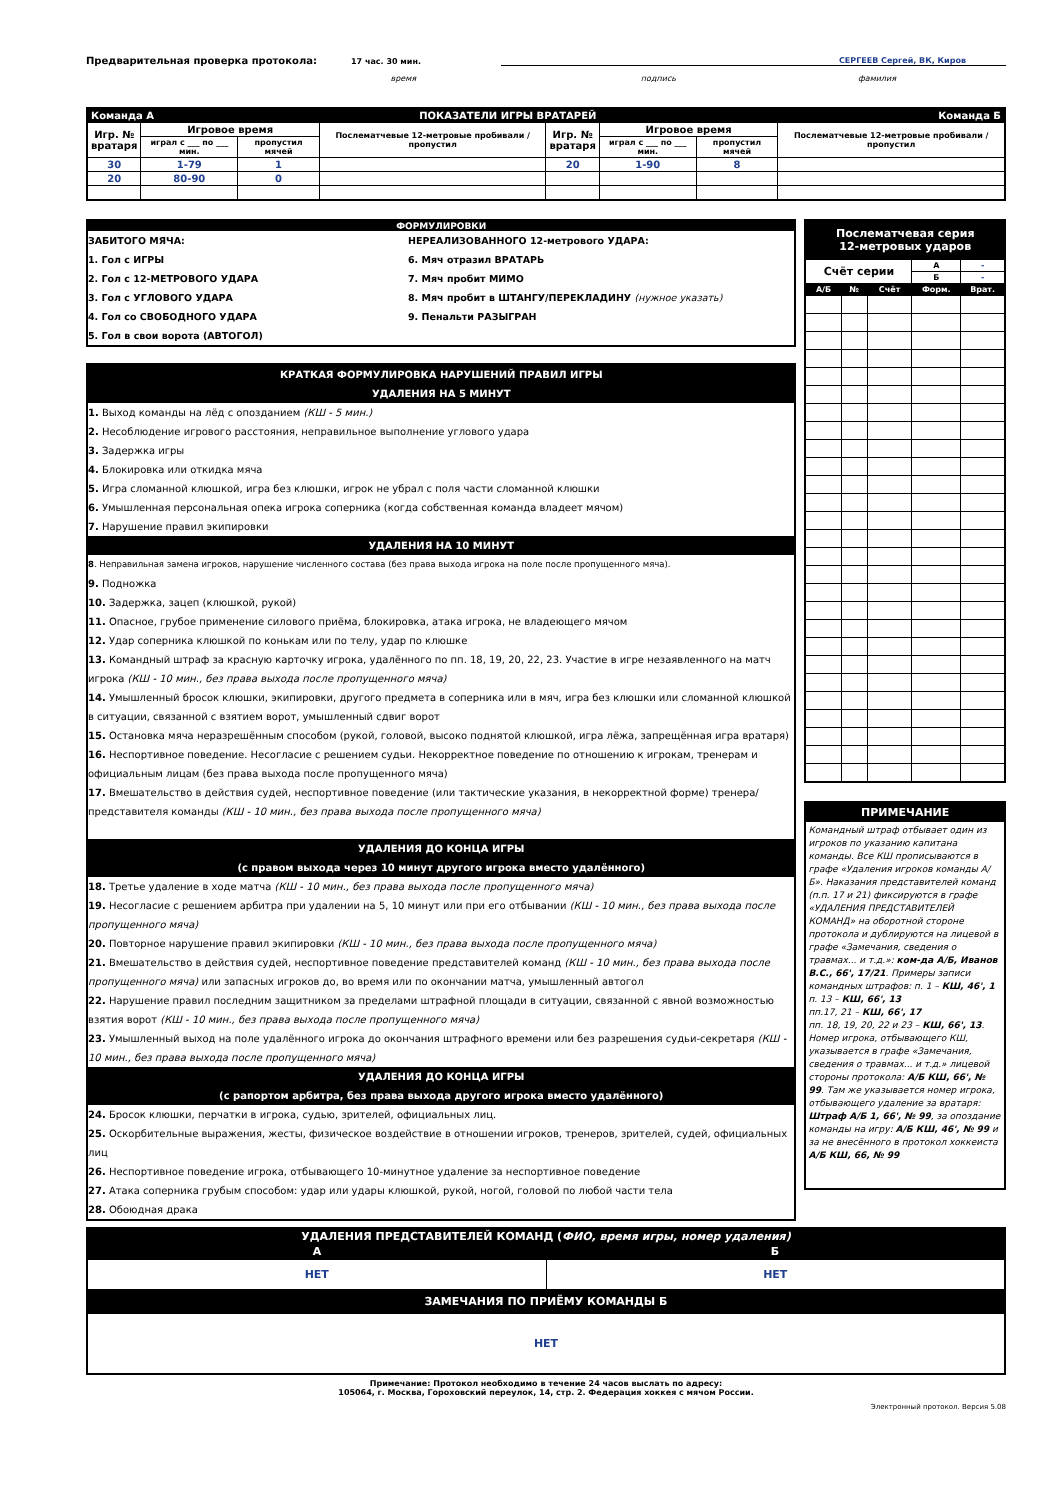Предварительная проверка протокола: 17 час. 30 мин. СЕРГЕЕВ Сергей, ВК, Киров
время подпись фамилия
| Команда А | | ПОКАЗАТЕЛИ ИГРЫ ВРАТАРЕЙ | | | | | | Команда Б |
| Игр. № вратаря | Игровое время | | Послематчевые 12-метровые пробивали / пропустил | Игр. № вратаря | Игровое время | | Послематчевые 12-метровые пробивали / пропустил | |
| | играл с ___ по ___ мин. | пропустил мячей | | | играл с ___ по ___ мин. | пропустил мячей | | |
| 30 | 1-79 | 1 | | 20 | 1-90 | 8 | | |
| 20 | 80-90 | 0 | | | | | | |
ФОРМУЛИРОВКИ
ЗАБИТОГО МЯЧА:
1. Гол с ИГРЫ
2. Гол с 12-МЕТРОВОГО УДАРА
3. Гол с УГЛОВОГО УДАРА
4. Гол со СВОБОДНОГО УДАРА
5. Гол в свои ворота (АВТОГОЛ)
НЕРЕАЛИЗОВАННОГО 12-метрового УДАРА:
6. Мяч отразил ВРАТАРЬ
7. Мяч пробит МИМО
8. Мяч пробит в ШТАНГУ/ПЕРЕКЛАДИНУ (нужное указать)
9. Пенальти РАЗЫГРАН
КРАТКАЯ ФОРМУЛИРОВКА НАРУШЕНИЙ ПРАВИЛ ИГРЫ
УДАЛЕНИЯ НА 5 МИНУТ
1. Выход команды на лёд с опозданием (КШ - 5 мин.)
2. Несоблюдение игрового расстояния, неправильное выполнение углового удара
3. Задержка игры
4. Блокировка или откидка мяча
5. Игра сломанной клюшкой, игра без клюшки, игрок не убрал с поля части сломанной клюшки
6. Умышленная персональная опека игрока соперника (когда собственная команда владеет мячом)
7. Нарушение правил экипировки
УДАЛЕНИЯ НА 10 МИНУТ
8. Неправильная замена игроков, нарушение численного состава (без права выхода игрока на поле после пропущенного мяча).
9. Подножка
10. Задержка, зацеп (клюшкой, рукой)
11. Опасное, грубое применение силового приёма, блокировка, атака игрока, не владеющего мячом
12. Удар соперника клюшкой по конькам или по телу, удар по клюшке
13. Командный штраф за красную карточку игрока, удалённого по пп. 18, 19, 20, 22, 23. Участие в игре незаявленного на матч игрока (КШ - 10 мин., без права выхода после пропущенного мяча)
14. Умышленный бросок клюшки, экипировки, другого предмета в соперника или в мяч, игра без клюшки или сломанной клюшкой в ситуации, связанной с взятием ворот, умышленный сдвиг ворот
15. Остановка мяча неразрешённым способом (рукой, головой, высоко поднятой клюшкой, игра лёжа, запрещённая игра вратаря)
16. Неспортивное поведение. Несогласие с решением судьи. Некорректное поведение по отношению к игрокам, тренерам и официальным лицам (без права выхода после пропущенного мяча)
17. Вмешательство в действия судей, неспортивное поведение (или тактические указания, в некорректной форме) тренера/представителя команды (КШ - 10 мин., без права выхода после пропущенного мяча)
УДАЛЕНИЯ ДО КОНЦА ИГРЫ
(с правом выхода через 10 минут другого игрока вместо удалённого)
18. Третье удаление в ходе матча (КШ - 10 мин., без права выхода после пропущенного мяча)
19. Несогласие с решением арбитра при удалении на 5, 10 минут или при его отбывании (КШ - 10 мин., без права выхода после пропущенного мяча)
20. Повторное нарушение правил экипировки (КШ - 10 мин., без права выхода после пропущенного мяча)
21. Вмешательство в действия судей, неспортивное поведение представителей команд (КШ - 10 мин., без права выхода после пропущенного мяча) или запасных игроков до, во время или по окончании матча, умышленный автогол
22. Нарушение правил последним защитником за пределами штрафной площади в ситуации, связанной с явной возможностью взятия ворот (КШ - 10 мин., без права выхода после пропущенного мяча)
23. Умышленный выход на поле удалённого игрока до окончания штрафного времени или без разрешения судьи-секретаря (КШ - 10 мин., без права выхода после пропущенного мяча)
УДАЛЕНИЯ ДО КОНЦА ИГРЫ
(с рапортом арбитра, без права выхода другого игрока вместо удалённого)
24. Бросок клюшки, перчатки в игрока, судью, зрителей, официальных лиц.
25. Оскорбительные выражения, жесты, физическое воздействие в отношении игроков, тренеров, зрителей, судей, официальных лиц
26. Неспортивное поведение игрока, отбывающего 10-минутное удаление за неспортивное поведение
27. Атака соперника грубым способом: удар или удары клюшкой, рукой, ногой, головой по любой части тела
28. Обоюдная драка
| Послематчевая серия 12-метровых ударов | | | | |
| Счёт серии | | | А | - |
| | | | Б | - |
| А/Б | № | Счёт | Форм. | Врат. |
ПРИМЕЧАНИЕ
Командный штраф отбывает один из игроков по указанию капитана команды. Все КШ прописываются в графе «Удаления игроков команды А/Б». Наказания представителей команд (п.п. 17 и 21) фиксируются в графе «УДАЛЕНИЯ ПРЕДСТАВИТЕЛЕЙ КОМАНД» на оборотной стороне протокола и дублируются на лицевой в графе «Замечания, сведения о травмах... и т.д.»: ком-да А/Б, Иванов В.С., 66', 17/21. Примеры записи командных штрафов: п. 1 – КШ, 46', 1
п. 13 – КШ, 66', 13
пп.17, 21 – КШ, 66', 17
пп. 18, 19, 20, 22 и 23 – КШ, 66', 13. Номер игрока, отбывающего КШ, указывается в графе «Замечания, сведения о травмах... и т.д.» лицевой стороны протокола: А/Б КШ, 66', № 99. Там же указывается номер игрока, отбывающего удаление за вратаря: Штраф А/Б 1, 66', № 99, за опоздание команды на игру: А/Б КШ, 46', № 99 и за не внесённого в протокол хоккеиста А/Б КШ, 66, № 99
| УДАЛЕНИЯ ПРЕДСТАВИТЕЛЕЙ КОМАНД ( ФИО, время игры, номер удаления) | |
| А | Б |
| НЕТ | НЕТ |
| ЗАМЕЧАНИЯ ПО ПРИЁМУ КОМАНДЫ Б | |
| НЕТ | |
Примечание: Протокол необходимо в течение 24 часов выслать по адресу:
105064, г. Москва, Гороховский переулок, 14, стр. 2. Федерация хоккея с мячом России.
Электронный протокол. Версия 5.08